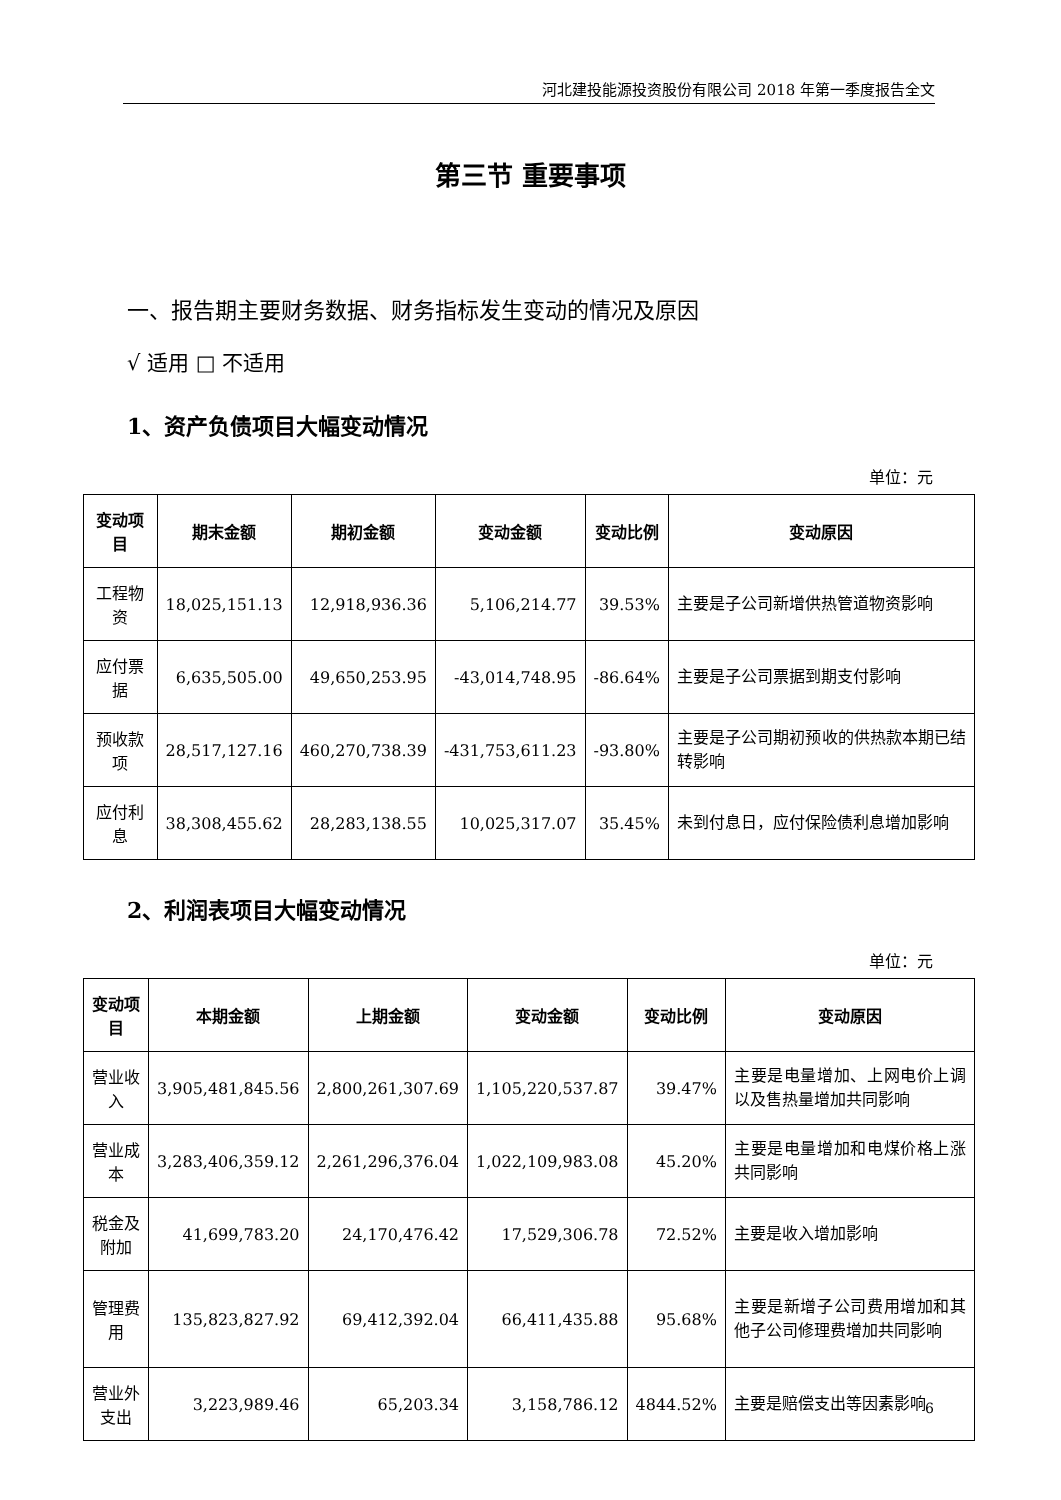河北建投能源投资股份有限公司 2018 年第一季度报告全文
第三节 重要事项
一、报告期主要财务数据、财务指标发生变动的情况及原因
√ 适用 □ 不适用
1、资产负债项目大幅变动情况
单位：元
| 变动项目 | 期末金额 | 期初金额 | 变动金额 | 变动比例 | 变动原因 |
| --- | --- | --- | --- | --- | --- |
| 工程物资 | 18,025,151.13 | 12,918,936.36 | 5,106,214.77 | 39.53% | 主要是子公司新增供热管道物资影响 |
| 应付票据 | 6,635,505.00 | 49,650,253.95 | -43,014,748.95 | -86.64% | 主要是子公司票据到期支付影响 |
| 预收款项 | 28,517,127.16 | 460,270,738.39 | -431,753,611.23 | -93.80% | 主要是子公司期初预收的供热款本期已结转影响 |
| 应付利息 | 38,308,455.62 | 28,283,138.55 | 10,025,317.07 | 35.45% | 未到付息日，应付保险债利息增加影响 |
2、利润表项目大幅变动情况
单位：元
| 变动项目 | 本期金额 | 上期金额 | 变动金额 | 变动比例 | 变动原因 |
| --- | --- | --- | --- | --- | --- |
| 营业收入 | 3,905,481,845.56 | 2,800,261,307.69 | 1,105,220,537.87 | 39.47% | 主要是电量增加、上网电价上调以及售热量增加共同影响 |
| 营业成本 | 3,283,406,359.12 | 2,261,296,376.04 | 1,022,109,983.08 | 45.20% | 主要是电量增加和电煤价格上涨共同影响 |
| 税金及附加 | 41,699,783.20 | 24,170,476.42 | 17,529,306.78 | 72.52% | 主要是收入增加影响 |
| 管理费用 | 135,823,827.92 | 69,412,392.04 | 66,411,435.88 | 95.68% | 主要是新增子公司费用增加和其他子公司修理费增加共同影响 |
| 营业外支出 | 3,223,989.46 | 65,203.34 | 3,158,786.12 | 4844.52% | 主要是赔偿支出等因素影响 |
6